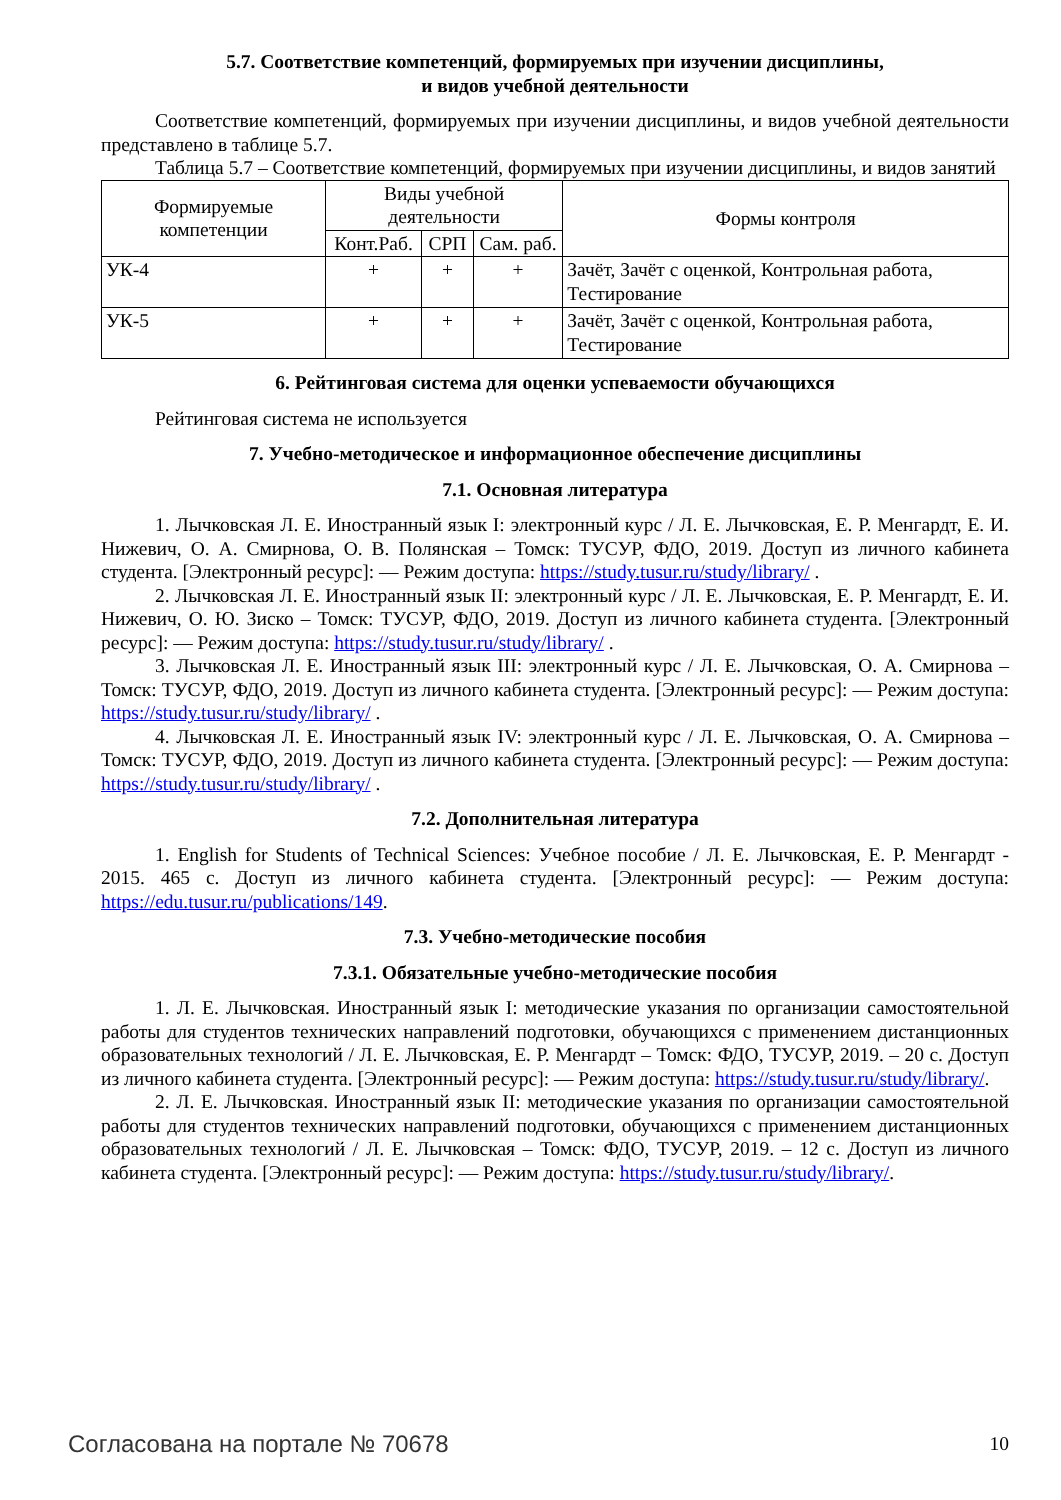5.7. Соответствие компетенций, формируемых при изучении дисциплины,
и видов учебной деятельности
Соответствие компетенций, формируемых при изучении дисциплины, и видов учебной деятельности представлено в таблице 5.7.
Таблица 5.7 – Соответствие компетенций, формируемых при изучении дисциплины, и видов занятий
| Формируемые компетенции | Виды учебной деятельности | | | Формы контроля |
| --- | --- | --- | --- | --- |
| | Конт.Раб. | СРП | Сам. раб. | |
| УК-4 | + | + | + | Зачёт, Зачёт с оценкой, Контрольная работа, Тестирование |
| УК-5 | + | + | + | Зачёт, Зачёт с оценкой, Контрольная работа, Тестирование |
6. Рейтинговая система для оценки успеваемости обучающихся
Рейтинговая система не используется
7. Учебно-методическое и информационное обеспечение дисциплины
7.1. Основная литература
1. Лычковская Л. Е. Иностранный язык I: электронный курс / Л. Е. Лычковская, Е. Р. Менгардт, Е. И. Нижевич, О. А. Смирнова, О. В. Полянская – Томск: ТУСУР, ФДО, 2019. Доступ из личного кабинета студента. [Электронный ресурс]: — Режим доступа: https://study.tusur.ru/study/library/ .
2. Лычковская Л. Е. Иностранный язык II: электронный курс / Л. Е. Лычковская, Е. Р. Менгардт, Е. И. Нижевич, О. Ю. Зиско – Томск: ТУСУР, ФДО, 2019. Доступ из личного кабинета студента. [Электронный ресурс]: — Режим доступа: https://study.tusur.ru/study/library/ .
3. Лычковская Л. Е. Иностранный язык III: электронный курс / Л. Е. Лычковская, О. А. Смирнова – Томск: ТУСУР, ФДО, 2019. Доступ из личного кабинета студента. [Электронный ресурс]: — Режим доступа: https://study.tusur.ru/study/library/ .
4. Лычковская Л. Е. Иностранный язык IV: электронный курс / Л. Е. Лычковская, О. А. Смирнова – Томск: ТУСУР, ФДО, 2019. Доступ из личного кабинета студента. [Электронный ресурс]: — Режим доступа: https://study.tusur.ru/study/library/ .
7.2. Дополнительная литература
1. English for Students of Technical Sciences: Учебное пособие / Л. Е. Лычковская, Е. Р. Менгардт - 2015. 465 с. Доступ из личного кабинета студента. [Электронный ресурс]: — Режим доступа: https://edu.tusur.ru/publications/149.
7.3. Учебно-методические пособия
7.3.1. Обязательные учебно-методические пособия
1. Л. Е. Лычковская. Иностранный язык I: методические указания по организации самостоятельной работы для студентов технических направлений подготовки, обучающихся с применением дистанционных образовательных технологий / Л. Е. Лычковская, Е. Р. Менгардт – Томск: ФДО, ТУСУР, 2019. – 20 с. Доступ из личного кабинета студента. [Электронный ресурс]: — Режим доступа: https://study.tusur.ru/study/library/.
2. Л. Е. Лычковская. Иностранный язык II: методические указания по организации самостоятельной работы для студентов технических направлений подготовки, обучающихся с применением дистанционных образовательных технологий / Л. Е. Лычковская – Томск: ФДО, ТУСУР, 2019. – 12 с. Доступ из личного кабинета студента. [Электронный ресурс]: — Режим доступа: https://study.tusur.ru/study/library/.
Согласована на портале № 70678 10